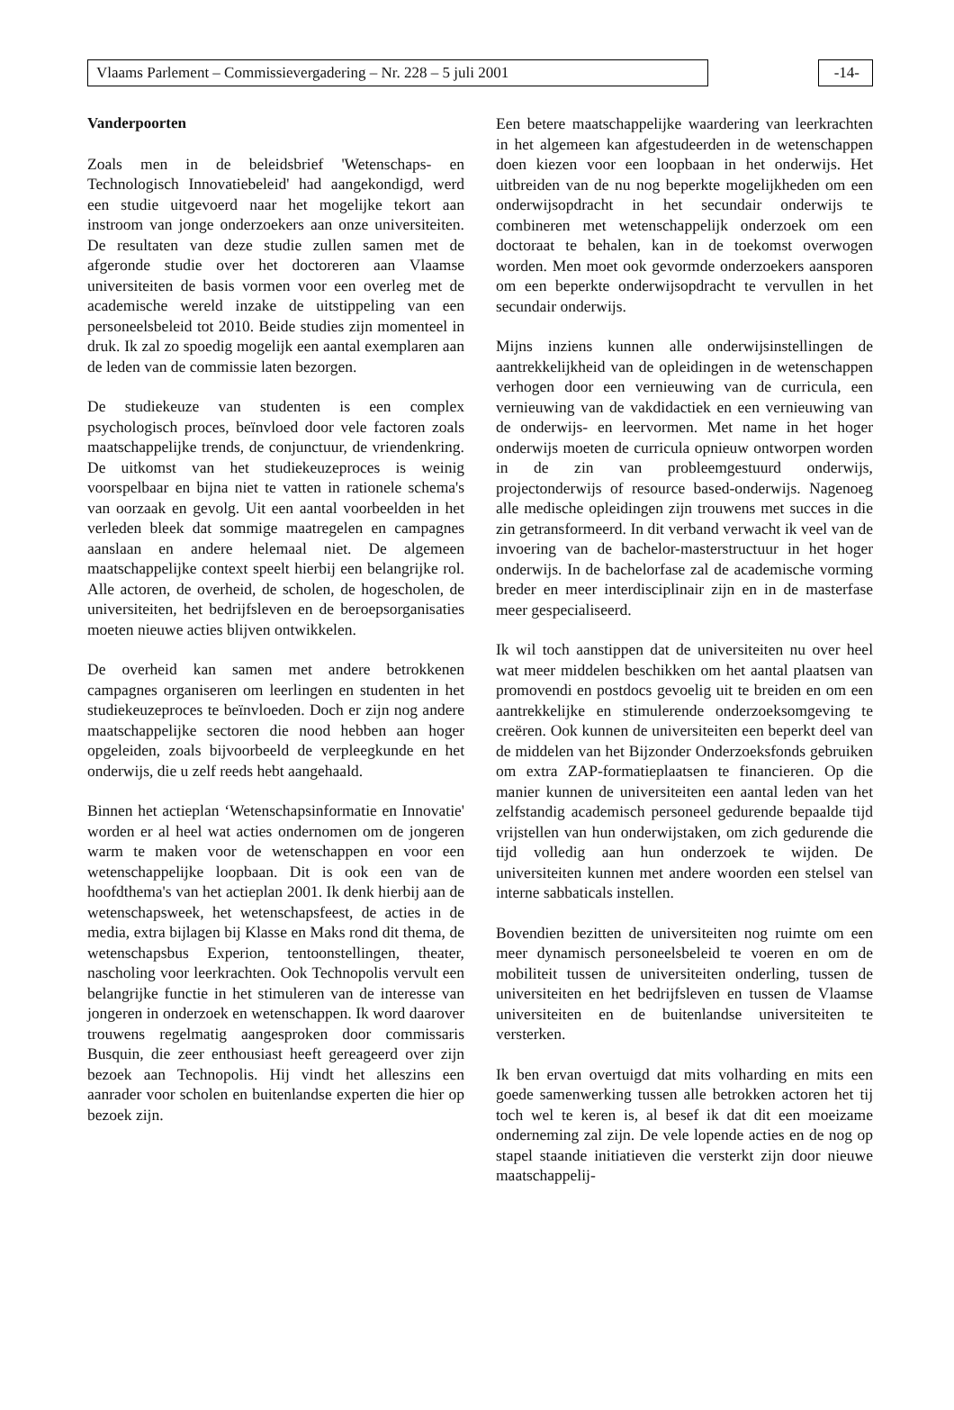Vlaams Parlement – Commissievergadering – Nr. 228 – 5 juli 2001 -14-
Vanderpoorten
Zoals men in de beleidsbrief 'Wetenschaps- en Technologisch Innovatiebeleid' had aangekondigd, werd een studie uitgevoerd naar het mogelijke tekort aan instroom van jonge onderzoekers aan onze universiteiten. De resultaten van deze studie zullen samen met de afgeronde studie over het doctoreren aan Vlaamse universiteiten de basis vormen voor een overleg met de academische wereld inzake de uitstippeling van een personeelsbeleid tot 2010. Beide studies zijn momenteel in druk. Ik zal zo spoedig mogelijk een aantal exemplaren aan de leden van de commissie laten bezorgen.
De studiekeuze van studenten is een complex psychologisch proces, beïnvloed door vele factoren zoals maatschappelijke trends, de conjunctuur, de vriendenkring. De uitkomst van het studiekeuzeproces is weinig voorspelbaar en bijna niet te vatten in rationele schema's van oorzaak en gevolg. Uit een aantal voorbeelden in het verleden bleek dat sommige maatregelen en campagnes aanslaan en andere helemaal niet. De algemeen maatschappelijke context speelt hierbij een belangrijke rol. Alle actoren, de overheid, de scholen, de hogescholen, de universiteiten, het bedrijfsleven en de beroepsorganisaties moeten nieuwe acties blijven ontwikkelen.
De overheid kan samen met andere betrokkenen campagnes organiseren om leerlingen en studenten in het studiekeuzeproces te beïnvloeden. Doch er zijn nog andere maatschappelijke sectoren die nood hebben aan hoger opgeleiden, zoals bijvoorbeeld de verpleegkunde en het onderwijs, die u zelf reeds hebt aangehaald.
Binnen het actieplan ‘Wetenschapsinformatie en Innovatie' worden er al heel wat acties ondernomen om de jongeren warm te maken voor de wetenschappen en voor een wetenschappelijke loopbaan. Dit is ook een van de hoofdthema's van het actieplan 2001. Ik denk hierbij aan de wetenschapsweek, het wetenschapsfeest, de acties in de media, extra bijlagen bij Klasse en Maks rond dit thema, de wetenschapsbus Experion, tentoonstellingen, theater, nascholing voor leerkrachten. Ook Technopolis vervult een belangrijke functie in het stimuleren van de interesse van jongeren in onderzoek en wetenschappen. Ik word daarover trouwens regelmatig aangesproken door commissaris Busquin, die zeer enthousiast heeft gereageerd over zijn bezoek aan Technopolis. Hij vindt het alleszins een aanrader voor scholen en buitenlandse experten die hier op bezoek zijn.
Een betere maatschappelijke waardering van leerkrachten in het algemeen kan afgestudeerden in de wetenschappen doen kiezen voor een loopbaan in het onderwijs. Het uitbreiden van de nu nog beperkte mogelijkheden om een onderwijsopdracht in het secundair onderwijs te combineren met wetenschappelijk onderzoek om een doctoraat te behalen, kan in de toekomst overwogen worden. Men moet ook gevormde onderzoekers aansporen om een beperkte onderwijsopdracht te vervullen in het secundair onderwijs.
Mijns inziens kunnen alle onderwijsinstellingen de aantrekkelijkheid van de opleidingen in de wetenschappen verhogen door een vernieuwing van de curricula, een vernieuwing van de vakdidactiek en een vernieuwing van de onderwijs- en leervormen. Met name in het hoger onderwijs moeten de curricula opnieuw ontworpen worden in de zin van probleemgestuurd onderwijs, projectonderwijs of resource based-onderwijs. Nagenoeg alle medische opleidingen zijn trouwens met succes in die zin getransformeerd. In dit verband verwacht ik veel van de invoering van de bachelor-masterstructuur in het hoger onderwijs. In de bachelorfase zal de academische vorming breder en meer interdisciplinair zijn en in de masterfase meer gespecialiseerd.
Ik wil toch aanstippen dat de universiteiten nu over heel wat meer middelen beschikken om het aantal plaatsen van promovendi en postdocs gevoelig uit te breiden en om een aantrekkelijke en stimulerende onderzoeksomgeving te creëren. Ook kunnen de universiteiten een beperkt deel van de middelen van het Bijzonder Onderzoeksfonds gebruiken om extra ZAP-formatieplaatsen te financieren. Op die manier kunnen de universiteiten een aantal leden van het zelfstandig academisch personeel gedurende bepaalde tijd vrijstellen van hun onderwijstaken, om zich gedurende die tijd volledig aan hun onderzoek te wijden. De universiteiten kunnen met andere woorden een stelsel van interne sabbaticals instellen.
Bovendien bezitten de universiteiten nog ruimte om een meer dynamisch personeelsbeleid te voeren en om de mobiliteit tussen de universiteiten onderling, tussen de universiteiten en het bedrijfsleven en tussen de Vlaamse universiteiten en de buitenlandse universiteiten te versterken.
Ik ben ervan overtuigd dat mits volharding en mits een goede samenwerking tussen alle betrokken actoren het tij toch wel te keren is, al besef ik dat dit een moeizame onderneming zal zijn. De vele lopende acties en de nog op stapel staande initiatieven die versterkt zijn door nieuwe maatschappelij-